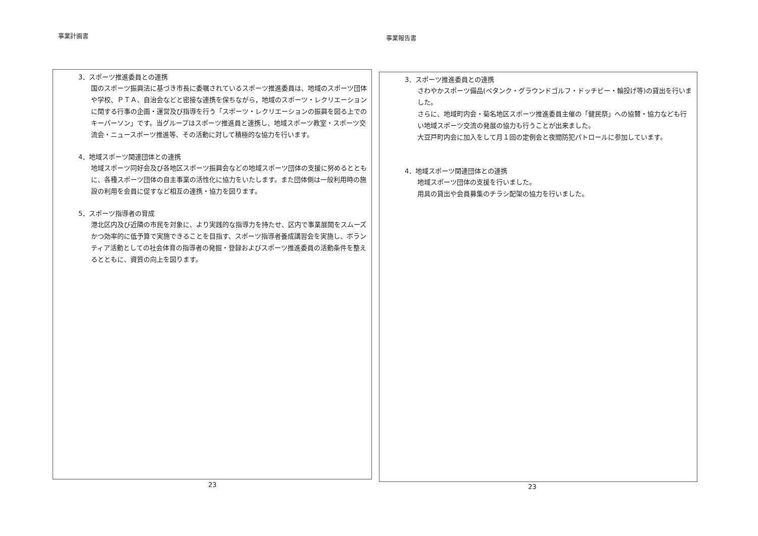事業計画書
3．スポーツ推進委員との連携
国のスポーツ振興法に基づき市長に委嘱されているスポーツ推進委員は、地域のスポーツ団体や学校、ＰＴＡ、自治会などと密接な連携を保ちながら，地域のスポーツ・レクリエーションに関する行事の企画・運営及び指導を行う「スポーツ・レクリエーションの振興を図る上でのキーパーソン」です。当グループはスポーツ推進員と連携し、地域スポーツ教室・スポーツ交流会・ニュースポーツ推進等、その活動に対して積極的な協力を行います。
4．地域スポーツ関連団体との連携
地域スポーツ同好会及び各地区スポーツ振興会などの地域スポーツ団体の支援に努めるとともに、各種スポーツ団体の自主事業の活性化に協力をいたします。また団体側は一般利用時の施設の利用を会員に促すなど相互の連携・協力を図ります。
5．スポーツ指導者の育成
港北区内及び近隣の市民を対象に、より実践的な指導力を持たせ、区内で事業展開をスムーズかつ効率的に低予算で実施できることを目指す、スポーツ指導者養成講習会を実施し、ボランティア活動としての社会体育の指導者の発掘・登録およびスポーツ推進委員の活動条件を整えるとともに、資質の向上を図ります。
23
事業報告書
3．スポーツ推進委員との連携
さわやかスポーツ備品(ペタンク・グラウンドゴルフ・ドッチビー・輪投げ等)の貸出を行いました。
さらに、地域町内会・菊名地区スポーツ推進委員主催の「健民祭」への協賛・協力なども行い地域スポーツ交流の発展の協力も行うことが出来ました。
大豆戸町内会に加入をして月１回の定例会と夜間防犯パトロールに参加しています。
4．地域スポーツ関連団体との連携
地域スポーツ団体の支援を行いました。
用具の貸出や会員募集のチラシ配架の協力を行いました。
23